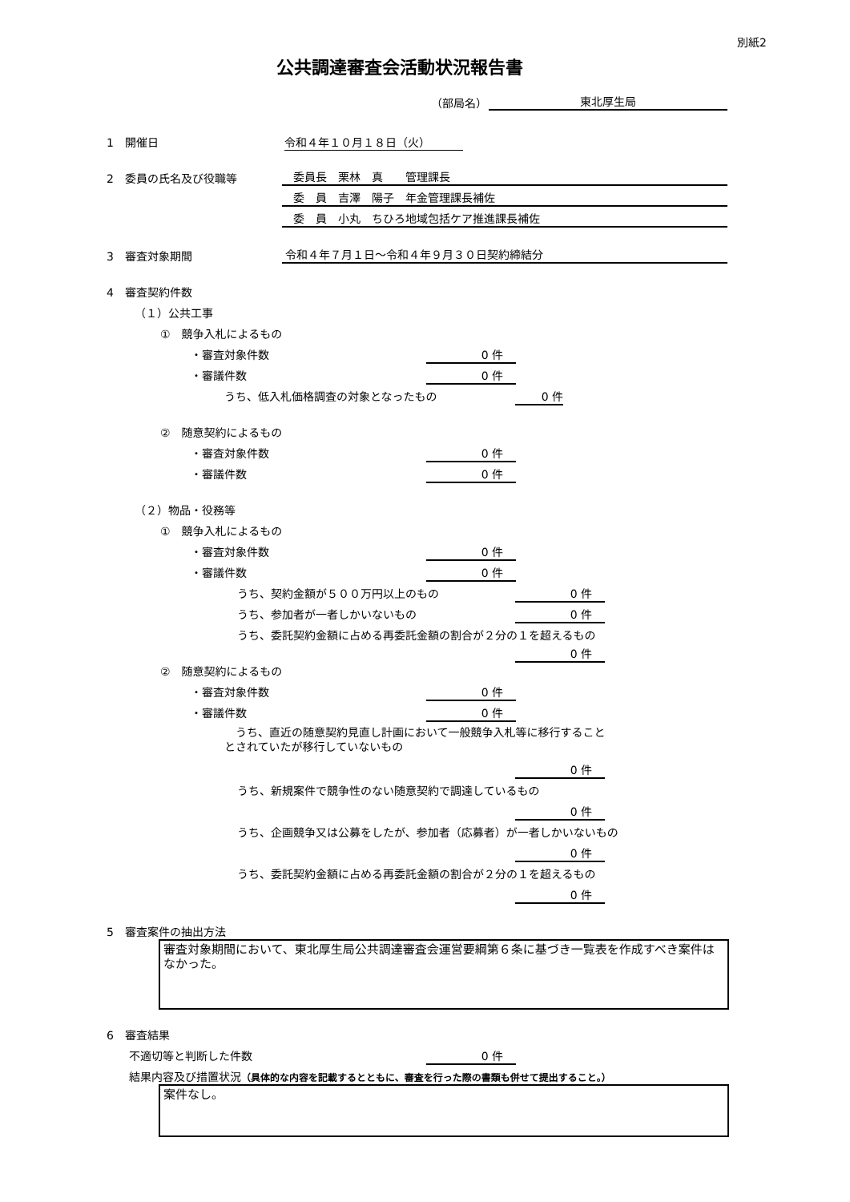別紙2
公共調達審査会活動状況報告書
（部局名） 東北厚生局
1　開催日 令和４年１０月１８日（火）
2　委員の氏名及び役職等 委員長　栗林　真　　管理課長
委　員　吉澤　陽子　年金管理課長補佐
委　員　小丸　ちひろ地域包括ケア推進課長補佐
3　審査対象期間 令和４年７月１日～令和４年９月３０日契約締結分
4　審査契約件数
（１）公共工事
①　競争入札によるもの
・審査対象件数 0 件
・審議件数 0 件
うち、低入札価格調査の対象となったもの
0 件
②　随意契約によるもの
・審査対象件数 0 件
・審議件数 0 件
（２）物品・役務等
①　競争入札によるもの
・審査対象件数 0 件
・審議件数 0 件
うち、契約金額が５００万円以上のもの 0 件
うち、参加者が一者しかいないもの 0 件
うち、委託契約金額に占める再委託金額の割合が２分の１を超えるもの
0 件
②　随意契約によるもの
・審査対象件数 0 件
・審議件数 0 件
　うち、直近の随意契約見直し計画において一般競争入札等に移行すること
とされていたが移行していないもの
0 件
うち、新規案件で競争性のない随意契約で調達しているもの
0 件
うち、企画競争又は公募をしたが、参加者（応募者）が一者しかいないもの
0 件
うち、委託契約金額に占める再委託金額の割合が２分の１を超えるもの
0 件
5　審査案件の抽出方法
審査対象期間において、東北厚生局公共調達審査会運営要綱第６条に基づき一覧表を作成すべき案件はなかった。
6　審査結果
不適切等と判断した件数 0 件
結果内容及び措置状況（具体的な内容を記載するとともに、審査を行った際の書類も併せて提出すること。）
案件なし。